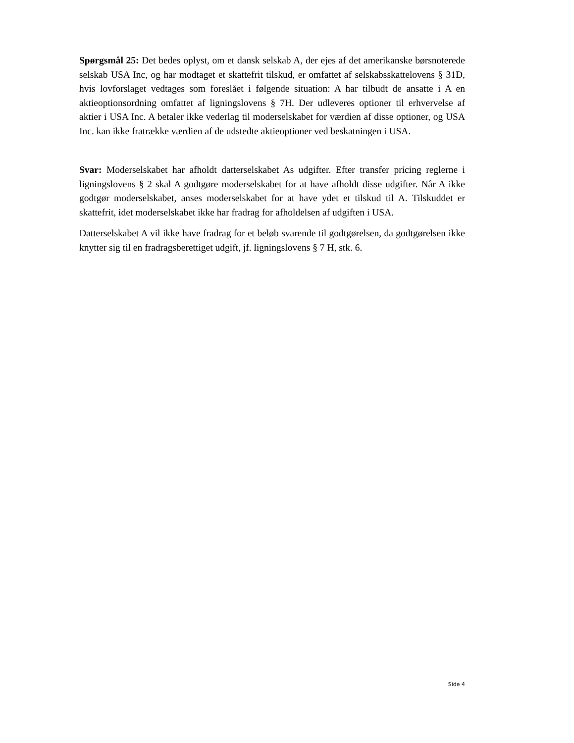Spørgsmål 25: Det bedes oplyst, om et dansk selskab A, der ejes af det amerikanske børsnoterede selskab USA Inc, og har modtaget et skattefrit tilskud, er omfattet af selskabsskattelovens § 31D, hvis lovforslaget vedtages som foreslået i følgende situation: A har tilbudt de ansatte i A en aktieoptionsordning omfattet af ligningslovens § 7H. Der udleveres optioner til erhvervelse af aktier i USA Inc. A betaler ikke vederlag til moderselskabet for værdien af disse optioner, og USA Inc. kan ikke fratrække værdien af de udstedte aktieoptioner ved beskatningen i USA.
Svar: Moderselskabet har afholdt datterselskabet As udgifter. Efter transfer pricing reglerne i ligningslovens § 2 skal A godtgøre moderselskabet for at have afholdt disse udgifter. Når A ikke godtgør moderselskabet, anses moderselskabet for at have ydet et tilskud til A. Tilskuddet er skattefrit, idet moderselskabet ikke har fradrag for afholdelsen af udgiften i USA.
Datterselskabet A vil ikke have fradrag for et beløb svarende til godtgørelsen, da godtgørelsen ikke knytter sig til en fradragsberettiget udgift, jf. ligningslovens § 7 H, stk. 6.
Side 4